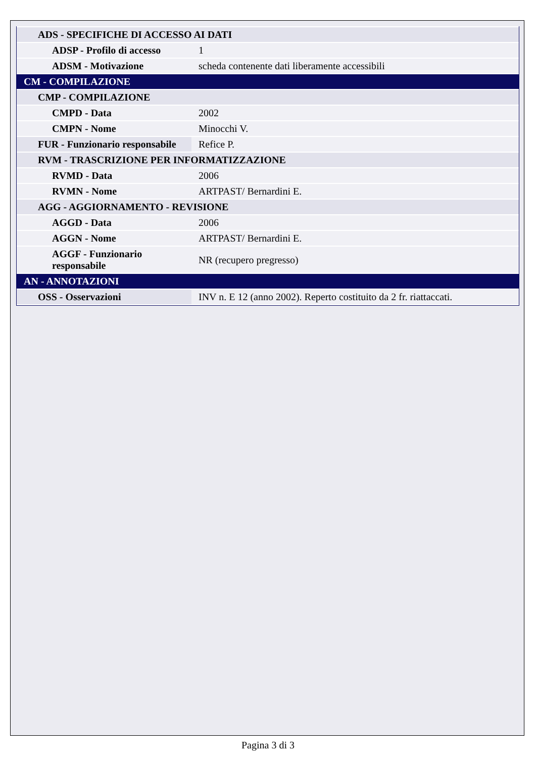| ADS - SPECIFICHE DI ACCESSO AI DATI | |
| ADSP - Profilo di accesso | 1 |
| ADSM - Motivazione | scheda contenente dati liberamente accessibili |
| CM - COMPILAZIONE | |
| CMP - COMPILAZIONE | |
| CMPD - Data | 2002 |
| CMPN - Nome | Minocchi V. |
| FUR - Funzionario responsabile | Refice P. |
| RVM - TRASCRIZIONE PER INFORMATIZZAZIONE | |
| RVMD - Data | 2006 |
| RVMN - Nome | ARTPAST/ Bernardini E. |
| AGG - AGGIORNAMENTO - REVISIONE | |
| AGGD - Data | 2006 |
| AGGN - Nome | ARTPAST/ Bernardini E. |
| AGGF - Funzionario responsabile | NR (recupero pregresso) |
| AN - ANNOTAZIONI | |
| OSS - Osservazioni | INV n. E 12 (anno 2002). Reperto costituito da 2 fr. riattaccati. |
Pagina 3 di 3